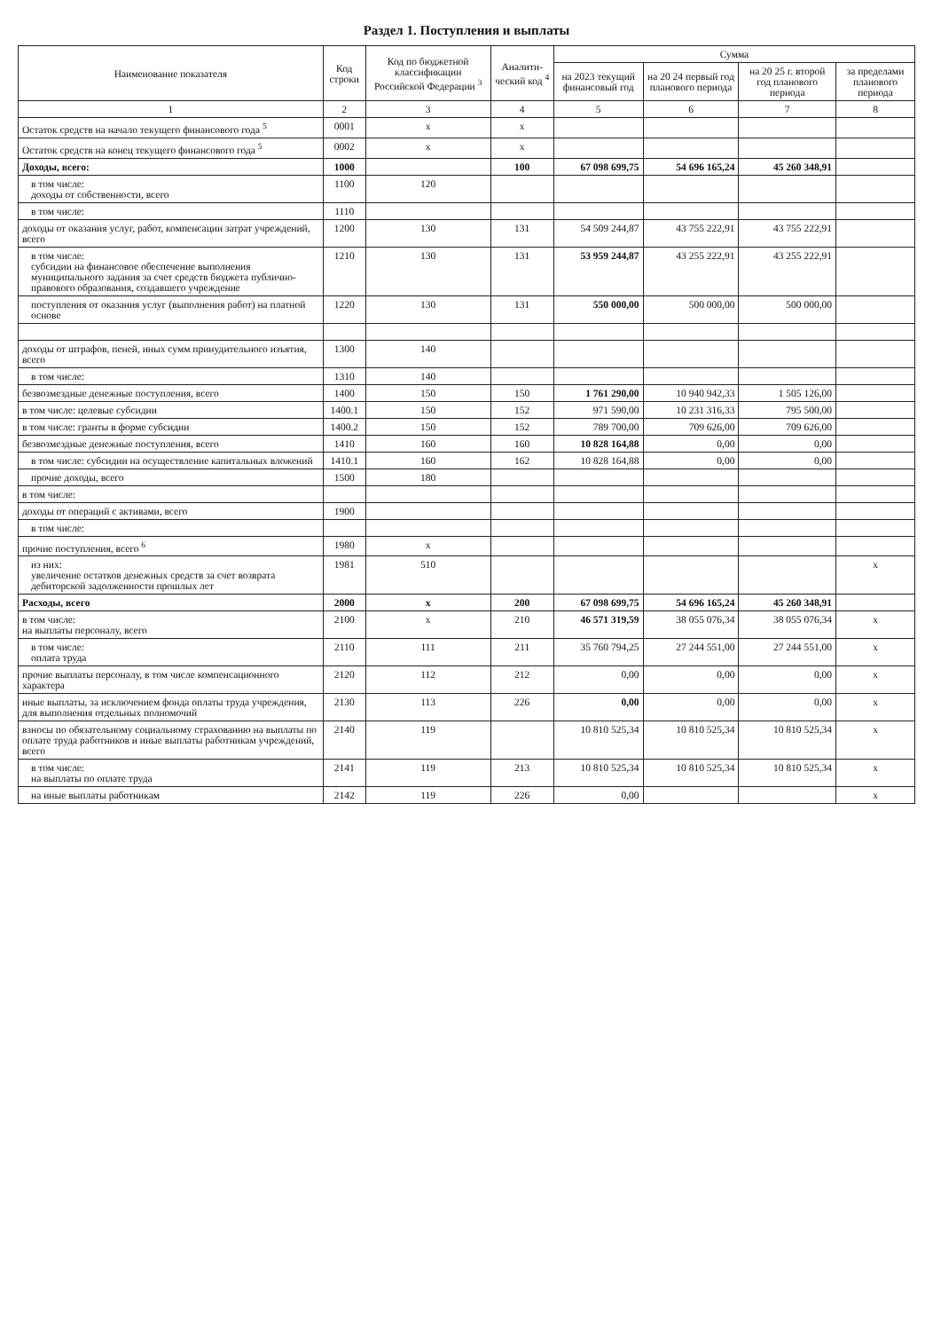Раздел 1. Поступления и выплаты
| Наименование показателя | Код строки | Код по бюджетной классификации Российской Федерации <sup>3</sup> | Аналити-ческий код <sup>4</sup> | Сумма | | | |
| --- | --- | --- | --- | --- | --- | --- | --- |
| | | | | на 2023 текущий финансовый год | на 20 24 первый год планового периода | на 20 25 г. второй год планового периода | за пределами планового периода |
| 1 | 2 | 3 | 4 | 5 | 6 | 7 | 8 |
| Остаток средств на начало текущего финансового года <sup>5</sup> | 0001 | x | x | | | | |
| Остаток средств на конец текущего финансового года <sup>5</sup> | 0002 | x | x | | | | |
| Доходы, всего: | 1000 | | 100 | 67 098 699,75 | 54 696 165,24 | 45 260 348,91 | |
| в том числе: доходы от собственности, всего | 1100 | 120 | | | | | |
| в том числе: | 1110 | | | | | | |
| доходы от оказания услуг, работ, компенсации затрат учреждений, всего | 1200 | 130 | 131 | 54 509 244,87 | 43 755 222,91 | 43 755 222,91 | |
| в том числе: субсидии на финансовое обеспечение выполнения муниципального задания за счет средств бюджета публично-правового образования, создавшего учреждение | 1210 | 130 | 131 | 53 959 244,87 | 43 255 222,91 | 43 255 222,91 | |
| поступления от оказания услуг (выполнения работ) на платной основе | 1220 | 130 | 131 | 550 000,00 | 500 000,00 | 500 000,00 | |
| доходы от штрафов, пеней, иных сумм принудительного изъятия, всего | 1300 | 140 | | | | | |
| в том числе: | 1310 | 140 | | | | | |
| безвозмездные денежные поступления, всего | 1400 | 150 | 150 | 1 761 290,00 | 10 940 942,33 | 1 505 126,00 | |
| в том числе: целевые субсидии | 1400.1 | 150 | 152 | 971 590,00 | 10 231 316,33 | 795 500,00 | |
| в том числе: гранты в форме субсидии | 1400.2 | 150 | 152 | 789 700,00 | 709 626,00 | 709 626,00 | |
| безвозмездные денежные поступления, всего | 1410 | 160 | 160 | 10 828 164,88 | 0,00 | 0,00 | |
| в том числе: субсидии на осуществление капитальных вложений | 1410.1 | 160 | 162 | 10 828 164,88 | 0,00 | 0,00 | |
| прочие доходы, всего | 1500 | 180 | | | | | |
| в том числе: | | | | | | | |
| доходы от операций с активами, всего | 1900 | | | | | | |
| в том числе: | | | | | | | |
| прочие поступления, всего <sup>6</sup> | 1980 | x | | | | | |
| из них: увеличение остатков денежных средств за счет возврата дебиторской задолженности прошлых лет | 1981 | 510 | | | | | x |
| Расходы, всего | 2000 | x | 200 | 67 098 699,75 | 54 696 165,24 | 45 260 348,91 | |
| в том числе: на выплаты персоналу, всего | 2100 | x | 210 | 46 571 319,59 | 38 055 076,34 | 38 055 076,34 | x |
| в том числе: оплата труда | 2110 | 111 | 211 | 35 760 794,25 | 27 244 551,00 | 27 244 551,00 | x |
| прочие выплаты персоналу, в том числе компенсационного характера | 2120 | 112 | 212 | 0,00 | 0,00 | 0,00 | x |
| иные выплаты, за исключением фонда оплаты труда учреждения, для выполнения отдельных полномочий | 2130 | 113 | 226 | 0,00 | 0,00 | 0,00 | x |
| взносы по обязательному социальному страхованию на выплаты по оплате труда работников и иные выплаты работникам учреждений, всего | 2140 | 119 | | 10 810 525,34 | 10 810 525,34 | 10 810 525,34 | x |
| в том числе: на выплаты по оплате труда | 2141 | 119 | 213 | 10 810 525,34 | 10 810 525,34 | 10 810 525,34 | x |
| на иные выплаты работникам | 2142 | 119 | 226 | 0,00 | | | x |